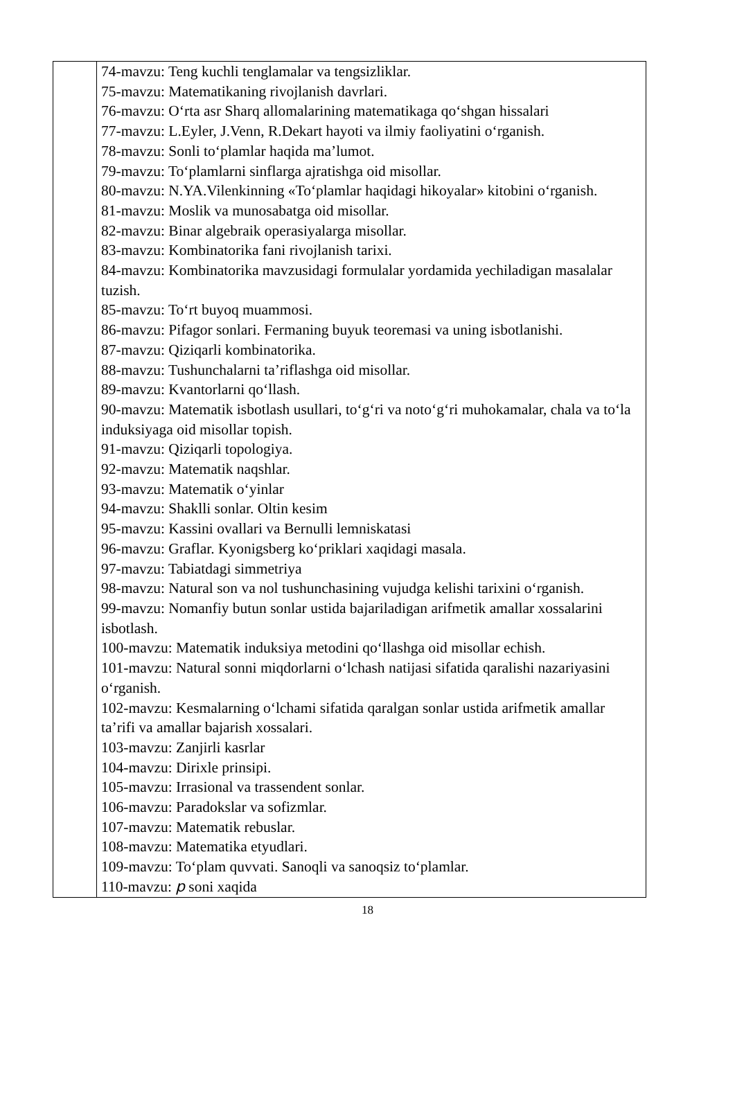| | 74-mavzu: Teng kuchli tenglamalar va tengsizliklar. 75-mavzu: Matematikaning rivojlanish davrlari. 76-mavzu: O‘rta asr Sharq allomalarining matematikaga qo‘shgan hissalari 77-mavzu: L.Eyler, J.Venn, R.Dekart hayoti va ilmiy faoliyatini o‘rganish. 78-mavzu: Sonli to‘plamlar haqida ma’lumot. 79-mavzu: To‘plamlarni sinflarga ajratishga oid misollar. 80-mavzu: N.YA.Vilenkinning «To‘plamlar haqidagi hikoyalar» kitobini o‘rganish. 81-mavzu: Moslik va munosabatga oid misollar. 82-mavzu: Binar algebraik operasiyalarga misollar. 83-mavzu: Kombinatorika fani rivojlanish tarixi. 84-mavzu: Kombinatorika mavzusidagi formulalar yordamida yechiladigan masalalar tuzish. 85-mavzu: To‘rt buyoq muammosi. 86-mavzu: Pifagor sonlari. Fermaning buyuk teoremasi va uning isbotlanishi. 87-mavzu: Qiziqarli kombinatorika. 88-mavzu: Tushunchalarni ta’riflashga oid misollar. 89-mavzu: Kvantorlarni qo‘llash. 90-mavzu: Matematik isbotlash usullari, to‘g‘ri va noto‘g‘ri muhokamalar, chala va to‘la induksiyaga oid misollar topish. 91-mavzu: Qiziqarli topologiya. 92-mavzu: Matematik naqshlar. 93-mavzu: Matematik o‘yinlar 94-mavzu: Shaklli sonlar. Oltin kesim 95-mavzu: Kassini ovallari va Bernulli lemniskatasi 96-mavzu: Graflar. Kyonigsberg ko‘priklari xaqidagi masala. 97-mavzu: Tabiatdagi simmetriya 98-mavzu: Natural son va nol tushunchasining vujudga kelishi tarixini o‘rganish. 99-mavzu: Nomanfiy butun sonlar ustida bajariladigan arifmetik amallar xossalarini isbotlash. 100-mavzu: Matematik induksiya metodini qo‘llashga oid misollar echish. 101-mavzu: Natural sonni miqdorlarni o‘lchash natijasi sifatida qaralishi nazariyasini o‘rganish. 102-mavzu: Kesmalarning o‘lchami sifatida qaralgan sonlar ustida arifmetik amallar ta’rifi va amallar bajarish xossalari. 103-mavzu: Zanjirli kasrlar 104-mavzu: Dirixle prinsipi. 105-mavzu: Irrasional va trassendent sonlar. 106-mavzu: Paradokslar va sofizmlar. 107-mavzu: Matematik rebuslar. 108-mavzu: Matematika etyudlari. 109-mavzu: To‘plam quvvati. Sanoqli va sanoqsiz to‘plamlar. 110-mavzu: p soni xaqida |
18